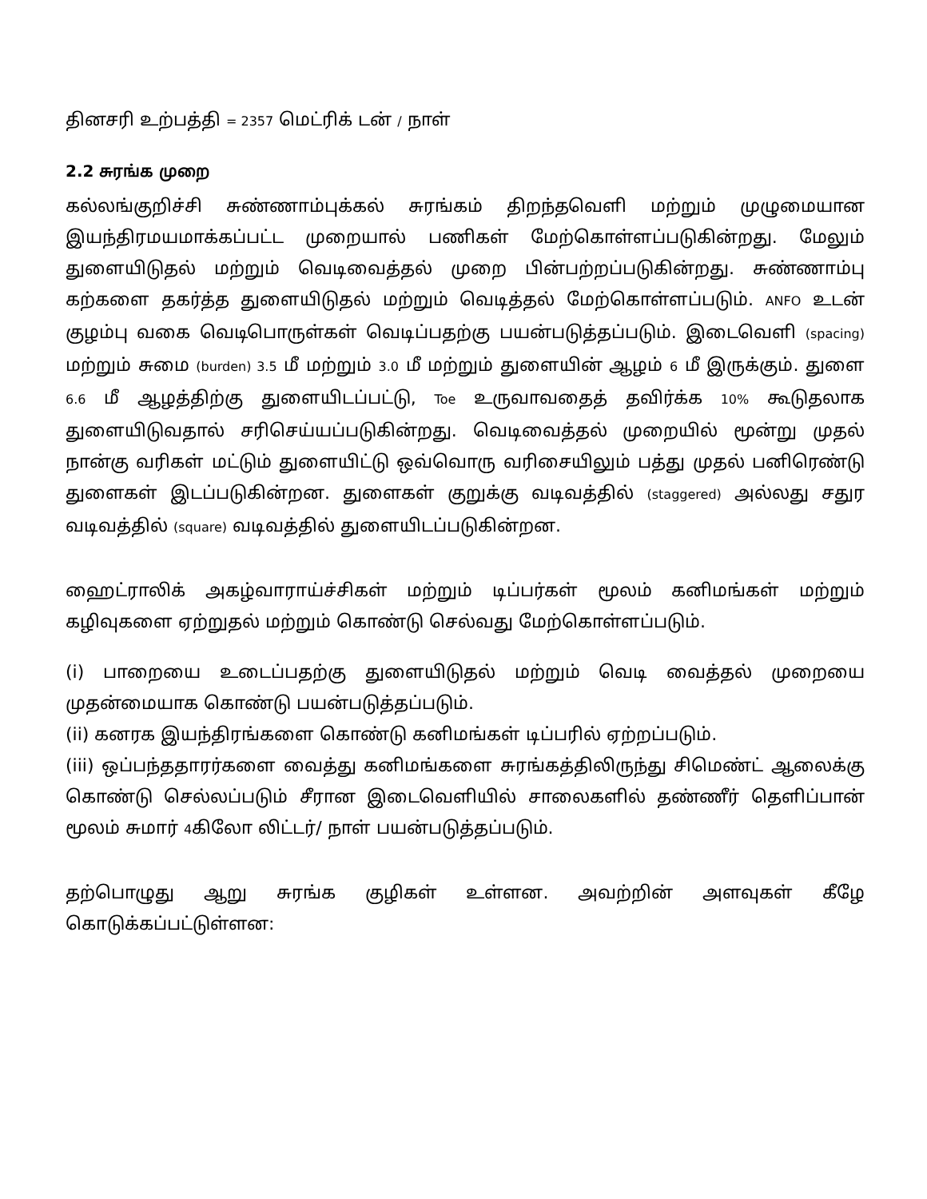தினசரி உற்பத்தி = 2357 மெட்ரிக் டன் / நாள்
2.2 சுரங்க முறை
கல்லங்குறிச்சி சுண்ணாம்புக்கல் சுரங்கம் திறந்தவெளி மற்றும் முழுமையான இயந்திரமயமாக்கப்பட்ட முறையால் பணிகள் மேற்கொள்ளப்படுகின்றது. மேலும் துளையிடுதல் மற்றும் வெடிவைத்தல் முறை பின்பற்றப்படுகின்றது. சுண்ணாம்பு கற்களை தகர்த்த துளையிடுதல் மற்றும் வெடித்தல் மேற்கொள்ளப்படும். ANFO உடன் குழம்பு வகை வெடிபொருள்கள் வெடிப்பதற்கு பயன்படுத்தப்படும். இடைவெளி (spacing) மற்றும் சுமை (burden) 3.5 மீ மற்றும் 3.0 மீ மற்றும் துளையின் ஆழம் 6 மீ இருக்கும். துளை 6.6 மீ ஆழத்திற்கு துளையிடப்பட்டு, Toe உருவாவதைத் தவிர்க்க 10% கூடுதலாக துளையிடுவதால் சரிசெய்யப்படுகின்றது. வெடிவைத்தல் முறையில் மூன்று முதல் நான்கு வரிகள் மட்டும் துளையிட்டு ஒவ்வொரு வரிசையிலும் பத்து முதல் பனிரெண்டு துளைகள் இடப்படுகின்றன. துளைகள் குறுக்கு வடிவத்தில் (staggered) அல்லது சதுர வடிவத்தில் (square) வடிவத்தில் துளையிடப்படுகின்றன.
ஹைட்ராலிக் அகழ்வாராய்ச்சிகள் மற்றும் டிப்பர்கள் மூலம் கனிமங்கள் மற்றும் கழிவுகளை ஏற்றுதல் மற்றும் கொண்டு செல்வது மேற்கொள்ளப்படும்.
(i) பாறையை உடைப்பதற்கு துளையிடுதல் மற்றும் வெடி வைத்தல் முறையை முதன்மையாக கொண்டு பயன்படுத்தப்படும்.
(ii) கனரக இயந்திரங்களை கொண்டு கனிமங்கள் டிப்பரில் ஏற்றப்படும்.
(iii) ஒப்பந்ததாரர்களை வைத்து கனிமங்களை சுரங்கத்திலிருந்து சிமெண்ட் ஆலைக்கு கொண்டு செல்லப்படும் சீரான இடைவெளியில் சாலைகளில் தண்ணீர் தெளிப்பான் மூலம் சுமார் 4கிலோ லிட்டர்/ நாள் பயன்படுத்தப்படும்.
தற்பொழுது ஆறு சுரங்க குழிகள் உள்ளன. அவற்றின் அளவுகள் கீழே கொடுக்கப்பட்டுள்ளன: